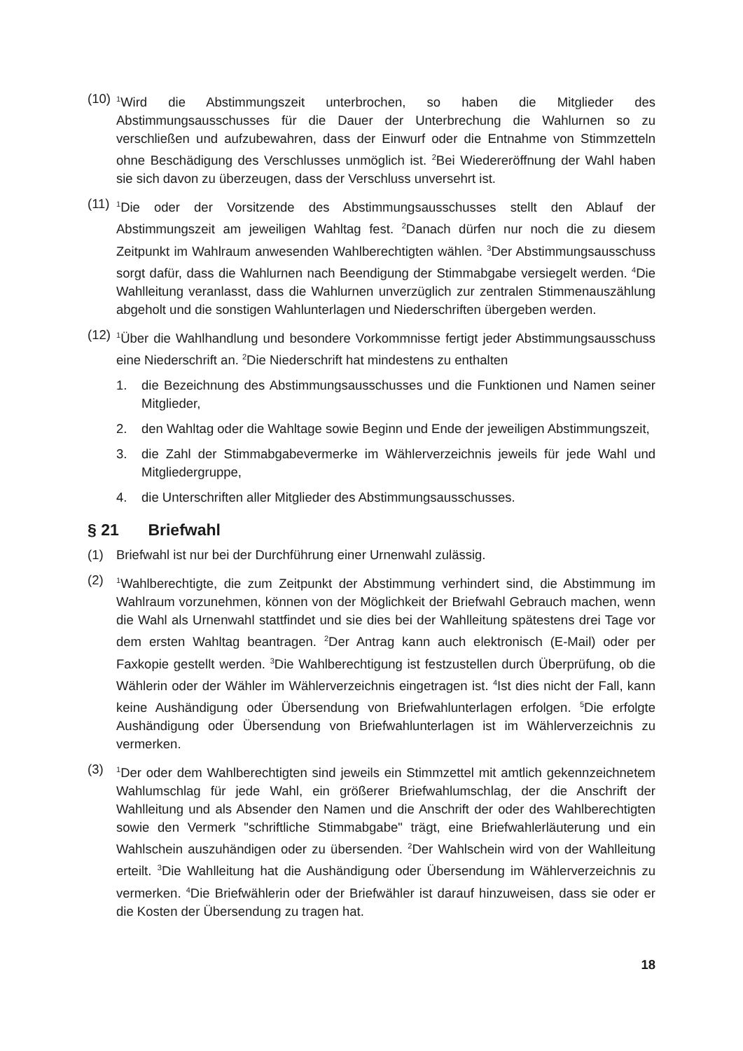(10)
<sup>1</sup> Wird die Abstimmungszeit unterbrochen, so haben die Mitglieder des Abstimmungsausschusses für die Dauer der Unterbrechung die Wahlurnen so zu verschließen und aufzubewahren, dass der Einwurf oder die Entnahme von Stimmzetteln ohne Beschädigung des Verschlusses unmöglich ist. <sup>2</sup>Bei Wiedereröffnung der Wahl haben sie sich davon zu überzeugen, dass der Verschluss unversehrt ist.
(11)
<sup>1</sup> Die oder der Vorsitzende des Abstimmungsausschusses stellt den Ablauf der Abstimmungszeit am jeweiligen Wahltag fest. <sup>2</sup>Danach dürfen nur noch die zu diesem Zeitpunkt im Wahlraum anwesenden Wahlberechtigten wählen. <sup>3</sup>Der Abstimmungsausschuss sorgt dafür, dass die Wahlurnen nach Beendigung der Stimmabgabe versiegelt werden. <sup>4</sup>Die Wahlleitung veranlasst, dass die Wahlurnen unverzüglich zur zentralen Stimmenauszählung abgeholt und die sonstigen Wahlunterlagen und Niederschriften übergeben werden.
(12)
<sup>1</sup> Über die Wahlhandlung und besondere Vorkommnisse fertigt jeder Abstimmungsausschuss eine Niederschrift an. <sup>2</sup>Die Niederschrift hat mindestens zu enthalten
1. die Bezeichnung des Abstimmungsausschusses und die Funktionen und Namen seiner Mitglieder,
2. den Wahltag oder die Wahltage sowie Beginn und Ende der jeweiligen Abstimmungszeit,
3. die Zahl der Stimmabgabevermerke im Wählerverzeichnis jeweils für jede Wahl und Mitgliedergruppe,
4. die Unterschriften aller Mitglieder des Abstimmungsausschusses.
§ 21 Briefwahl
(1) Briefwahl ist nur bei der Durchführung einer Urnenwahl zulässig.
(2)
<sup>1</sup> Wahlberechtigte, die zum Zeitpunkt der Abstimmung verhindert sind, die Abstimmung im Wahlraum vorzunehmen, können von der Möglichkeit der Briefwahl Gebrauch machen, wenn die Wahl als Urnenwahl stattfindet und sie dies bei der Wahlleitung spätestens drei Tage vor dem ersten Wahltag beantragen. <sup>2</sup>Der Antrag kann auch elektronisch (E-Mail) oder per Faxkopie gestellt werden. <sup>3</sup>Die Wahlberechtigung ist festzustellen durch Überprüfung, ob die Wählerin oder der Wähler im Wählerverzeichnis eingetragen ist. <sup>4</sup>Ist dies nicht der Fall, kann keine Aushändigung oder Übersendung von Briefwahlunterlagen erfolgen. <sup>5</sup>Die erfolgte Aushändigung oder Übersendung von Briefwahlunterlagen ist im Wählerverzeichnis zu vermerken.
(3)
<sup>1</sup> Der oder dem Wahlberechtigten sind jeweils ein Stimmzettel mit amtlich gekennzeichnetem Wahlumschlag für jede Wahl, ein größerer Briefwahlumschlag, der die Anschrift der Wahlleitung und als Absender den Namen und die Anschrift der oder des Wahlberechtigten sowie den Vermerk "schriftliche Stimmabgabe" trägt, eine Briefwahlerläuterung und ein Wahlschein auszuhändigen oder zu übersenden. <sup>2</sup>Der Wahlschein wird von der Wahlleitung erteilt. <sup>3</sup>Die Wahlleitung hat die Aushändigung oder Übersendung im Wählerverzeichnis zu vermerken. <sup>4</sup>Die Briefwählerin oder der Briefwähler ist darauf hinzuweisen, dass sie oder er die Kosten der Übersendung zu tragen hat.
18